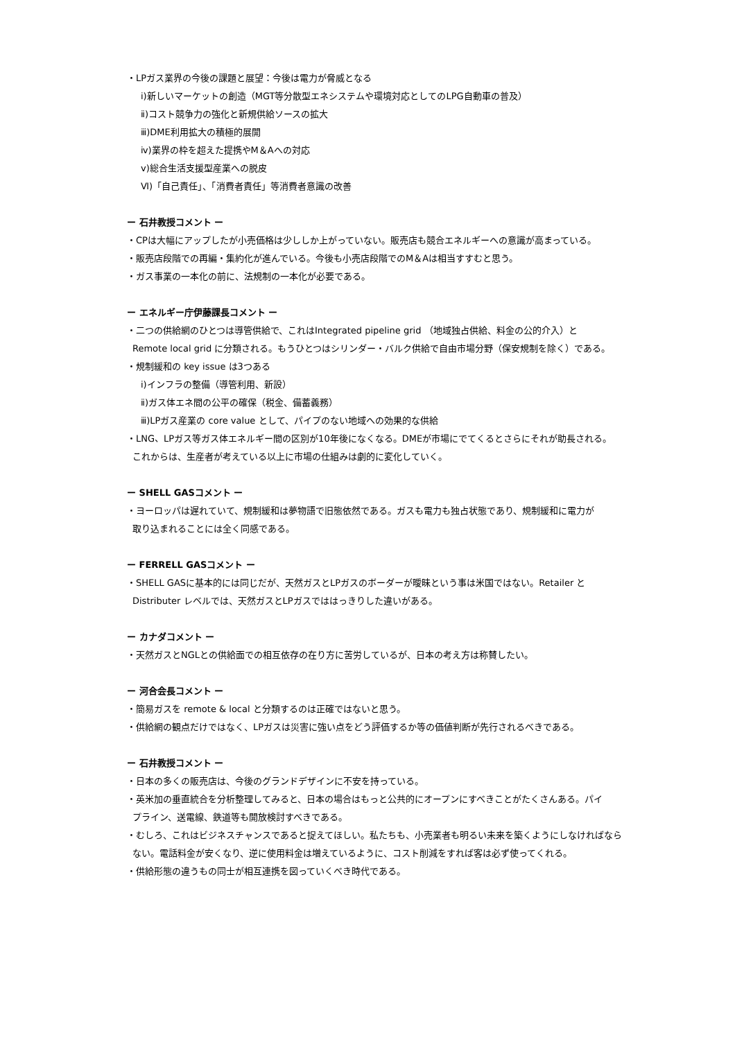・LPガス業界の今後の課題と展望：今後は電力が脅威となる
ⅰ)新しいマーケットの創造（MGT等分散型エネシステムや環境対応としてのLPG自動車の普及）
ⅱ)コスト競争力の強化と新規供給ソースの拡大
ⅲ)DME利用拡大の積極的展開
ⅳ)業界の枠を超えた提携やM＆Aへの対応
ⅴ)総合生活支援型産業への脱皮
Ⅵ)「自己責任」、「消費者責任」等消費者意識の改善
ー 石井教授コメント ー
・CPは大幅にアップしたが小売価格は少ししか上がっていない。販売店も競合エネルギーへの意識が高まっている。
・販売店段階での再編・集約化が進んでいる。今後も小売店段階でのM＆Aは相当すすむと思う。
・ガス事業の一本化の前に、法規制の一本化が必要である。
ー エネルギー庁伊藤課長コメント ー
・二つの供給網のひとつは導管供給で、これはIntegrated pipeline grid （地域独占供給、料金の公的介入）と
Remote local grid に分類される。もうひとつはシリンダー・バルク供給で自由市場分野（保安規制を除く）である。
・規制緩和の key issue は3つある
ⅰ)インフラの整備（導管利用、新設）
ⅱ)ガス体エネ間の公平の確保（税金、備蓄義務）
ⅲ)LPガス産業の core value として、パイプのない地域への効果的な供給
・LNG、LPガス等ガス体エネルギー間の区別が10年後になくなる。DMEが市場にでてくるとさらにそれが助長される。
これからは、生産者が考えている以上に市場の仕組みは劇的に変化していく。
ー SHELL GASコメント ー
・ヨーロッパは遅れていて、規制緩和は夢物語で旧態依然である。ガスも電力も独占状態であり、規制緩和に電力が
取り込まれることには全く同感である。
ー FERRELL GASコメント ー
・SHELL GASに基本的には同じだが、天然ガスとLPガスのボーダーが曖昧という事は米国ではない。Retailer と
Distributer レベルでは、天然ガスとLPガスでははっきりした違いがある。
ー カナダコメント ー
・天然ガスとNGLとの供給面での相互依存の在り方に苦労しているが、日本の考え方は称賛したい。
ー 河合会長コメント ー
・簡易ガスを remote & local と分類するのは正確ではないと思う。
・供給網の観点だけではなく、LPガスは災害に強い点をどう評価するか等の価値判断が先行されるべきである。
ー 石井教授コメント ー
・日本の多くの販売店は、今後のグランドデザインに不安を持っている。
・英米加の垂直統合を分析整理してみると、日本の場合はもっと公共的にオープンにすべきことがたくさんある。パイ
プライン、送電線、鉄道等も開放検討すべきである。
・むしろ、これはビジネスチャンスであると捉えてほしい。私たちも、小売業者も明るい未来を築くようにしなければなら
ない。電話料金が安くなり、逆に使用料金は増えているように、コスト削減をすれば客は必ず使ってくれる。
・供給形態の違うもの同士が相互連携を図っていくべき時代である。